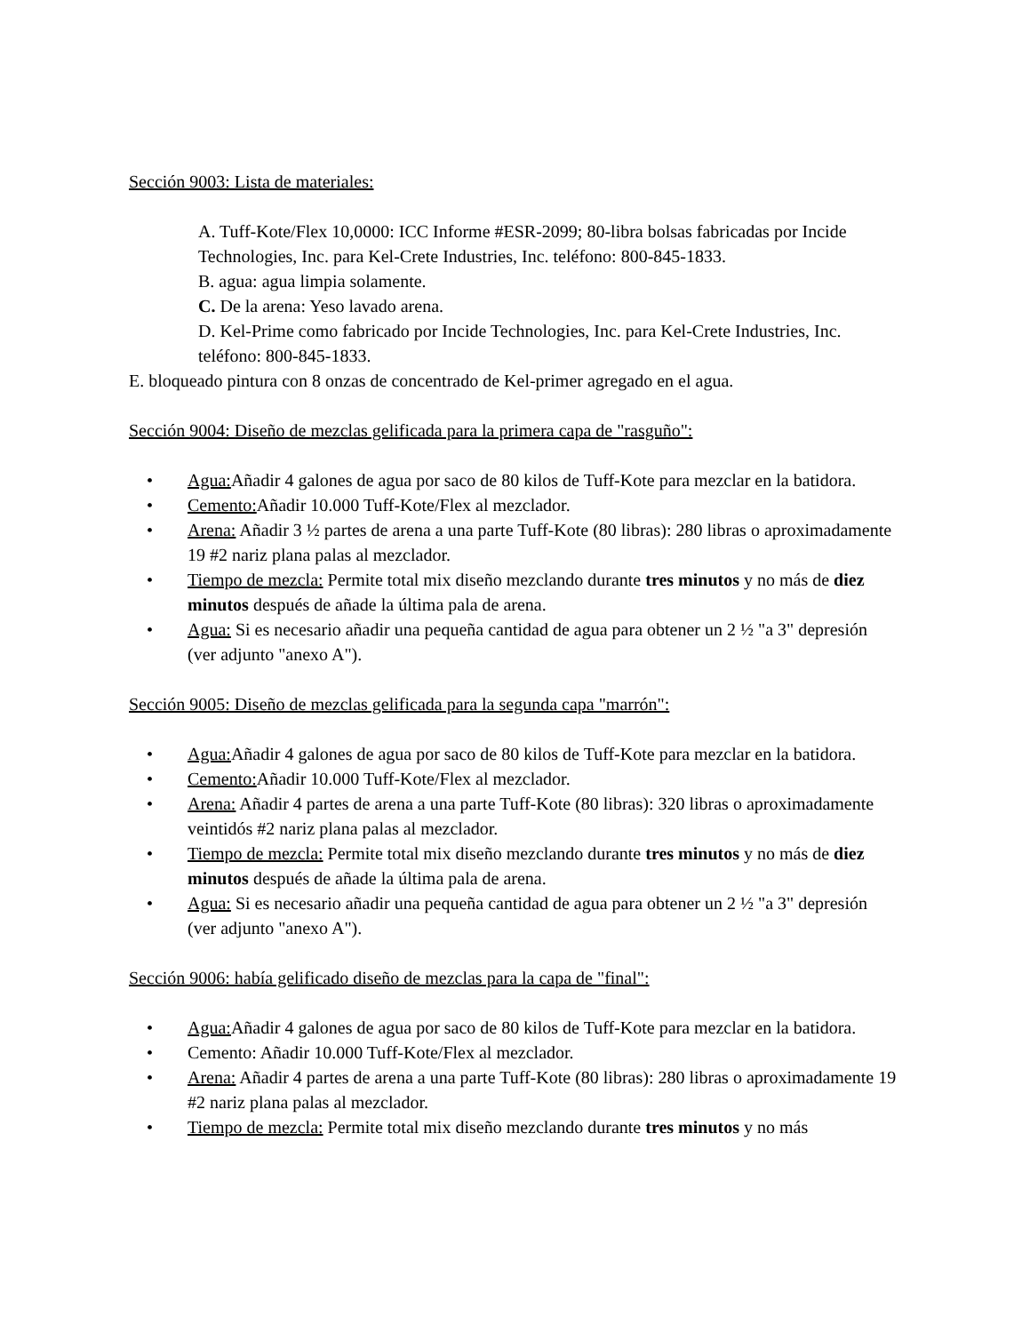Sección 9003: Lista de materiales:
A. Tuff-Kote/Flex 10,0000: ICC Informe #ESR-2099; 80-libra bolsas fabricadas por Incide Technologies, Inc. para Kel-Crete Industries, Inc. teléfono: 800-845-1833.
B. agua: agua limpia solamente.
C. De la arena: Yeso lavado arena.
D. Kel-Prime como fabricado por Incide Technologies, Inc. para Kel-Crete Industries, Inc. teléfono: 800-845-1833.
E. bloqueado pintura con 8 onzas de concentrado de Kel-primer agregado en el agua.
Sección 9004: Diseño de mezclas gelificada para la primera capa de "rasguño":
• Agua: Añadir 4 galones de agua por saco de 80 kilos de Tuff-Kote para mezclar en la batidora.
• Cemento: Añadir 10.000 Tuff-Kote/Flex al mezclador.
• Arena: Añadir 3 ½ partes de arena a una parte Tuff-Kote (80 libras): 280 libras o aproximadamente 19 #2 nariz plana palas al mezclador.
• Tiempo de mezcla: Permite total mix diseño mezclando durante tres minutos y no más de diez minutos después de añade la última pala de arena.
• Agua: Si es necesario añadir una pequeña cantidad de agua para obtener un 2 ½ "a 3" depresión (ver adjunto "anexo A").
Sección 9005: Diseño de mezclas gelificada para la segunda capa "marrón":
• Agua: Añadir 4 galones de agua por saco de 80 kilos de Tuff-Kote para mezclar en la batidora.
• Cemento: Añadir 10.000 Tuff-Kote/Flex al mezclador.
• Arena: Añadir 4 partes de arena a una parte Tuff-Kote (80 libras): 320 libras o aproximadamente veintidós #2 nariz plana palas al mezclador.
• Tiempo de mezcla: Permite total mix diseño mezclando durante tres minutos y no más de diez minutos después de añade la última pala de arena.
• Agua: Si es necesario añadir una pequeña cantidad de agua para obtener un 2 ½ "a 3" depresión (ver adjunto "anexo A").
Sección 9006: había gelificado diseño de mezclas para la capa de "final":
• Agua: Añadir 4 galones de agua por saco de 80 kilos de Tuff-Kote para mezclar en la batidora.
• Cemento: Añadir 10.000 Tuff-Kote/Flex al mezclador.
• Arena: Añadir 4 partes de arena a una parte Tuff-Kote (80 libras): 280 libras o aproximadamente 19 #2 nariz plana palas al mezclador.
• Tiempo de mezcla: Permite total mix diseño mezclando durante tres minutos y no más